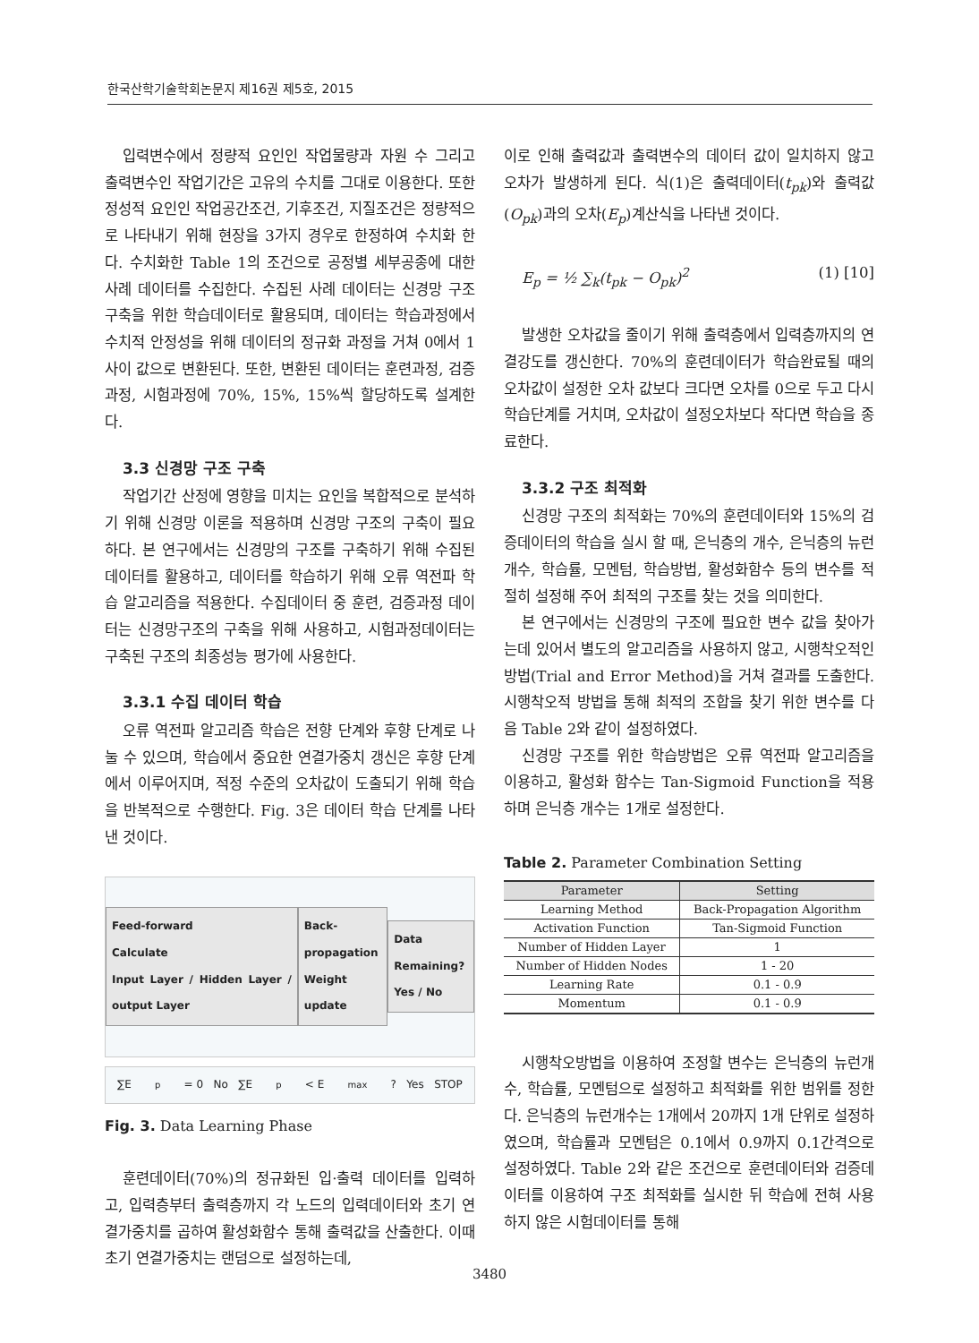한국산학기술학회논문지 제16권 제5호, 2015
입력변수에서 정량적 요인인 작업물량과 자원 수 그리고 출력변수인 작업기간은 고유의 수치를 그대로 이용한다. 또한 정성적 요인인 작업공간조건, 기후조건, 지질조건은 정량적으로 나타내기 위해 현장을 3가지 경우로 한정하여 수치화 한다. 수치화한 Table 1의 조건으로 공정별 세부공종에 대한 사례 데이터를 수집한다. 수집된 사례 데이터는 신경망 구조 구축을 위한 학습데이터로 활용되며, 데이터는 학습과정에서 수치적 안정성을 위해 데이터의 정규화 과정을 거쳐 0에서 1사이 값으로 변환된다. 또한, 변환된 데이터는 훈련과정, 검증과정, 시험과정에 70%, 15%, 15%씩 할당하도록 설계한다.
3.3 신경망 구조 구축
작업기간 산정에 영향을 미치는 요인을 복합적으로 분석하기 위해 신경망 이론을 적용하며 신경망 구조의 구축이 필요하다. 본 연구에서는 신경망의 구조를 구축하기 위해 수집된 데이터를 활용하고, 데이터를 학습하기 위해 오류 역전파 학습 알고리즘을 적용한다. 수집데이터 중 훈련, 검증과정 데이터는 신경망구조의 구축을 위해 사용하고, 시험과정데이터는 구축된 구조의 최종성능 평가에 사용한다.
3.3.1 수집 데이터 학습
오류 역전파 알고리즘 학습은 전향 단계와 후향 단계로 나눌 수 있으며, 학습에서 중요한 연결가중치 갱신은 후향 단계에서 이루어지며, 적정 수준의 오차값이 도출되기 위해 학습을 반복적으로 수행한다. Fig. 3은 데이터 학습 단계를 나타낸 것이다.
Feed-forward
Calculate
Input Layer / Hidden Layer / output Layer
Back-propagation
Weight update
Data Remaining?
Yes / No
∑E<sub>p</sub> = 0 No ∑E<sub>p</sub> < E<sub>max</sub>? Yes STOP
Fig. 3. Data Learning Phase
훈련데이터(70%)의 정규화된 입·출력 데이터를 입력하고, 입력층부터 출력층까지 각 노드의 입력데이터와 초기 연결가중치를 곱하여 활성화함수 통해 출력값을 산출한다. 이때 초기 연결가중치는 랜덤으로 설정하는데,
이로 인해 출력값과 출력변수의 데이터 값이 일치하지 않고 오차가 발생하게 된다. 식(1)은 출력데이터(t<sub>pk</sub>)와 출력값(O<sub>pk</sub>)과의 오차(E<sub>p</sub>)계산식을 나타낸 것이다.
E<sub>p</sub> = ½ ∑<sub>k</sub>(t<sub>pk</sub> − O<sub>pk</sub>)<sup>2</sup> (1) [10]
발생한 오차값을 줄이기 위해 출력층에서 입력층까지의 연결강도를 갱신한다. 70%의 훈련데이터가 학습완료될 때의 오차값이 설정한 오차 값보다 크다면 오차를 0으로 두고 다시 학습단계를 거치며, 오차값이 설정오차보다 작다면 학습을 종료한다.
3.3.2 구조 최적화
신경망 구조의 최적화는 70%의 훈련데이터와 15%의 검증데이터의 학습을 실시 할 때, 은닉층의 개수, 은닉층의 뉴런 개수, 학습률, 모멘텀, 학습방법, 활성화함수 등의 변수를 적절히 설정해 주어 최적의 구조를 찾는 것을 의미한다.
본 연구에서는 신경망의 구조에 필요한 변수 값을 찾아가는데 있어서 별도의 알고리즘을 사용하지 않고, 시행착오적인 방법(Trial and Error Method)을 거쳐 결과를 도출한다. 시행착오적 방법을 통해 최적의 조합을 찾기 위한 변수를 다음 Table 2와 같이 설정하였다.
신경망 구조를 위한 학습방법은 오류 역전파 알고리즘을 이용하고, 활성화 함수는 Tan-Sigmoid Function을 적용하며 은닉층 개수는 1개로 설정한다.
Table 2. Parameter Combination Setting
| Parameter | Setting |
| --- | --- |
| Learning Method | Back-Propagation Algorithm |
| Activation Function | Tan-Sigmoid Function |
| Number of Hidden Layer | 1 |
| Number of Hidden Nodes | 1 - 20 |
| Learning Rate | 0.1 - 0.9 |
| Momentum | 0.1 - 0.9 |
시행착오방법을 이용하여 조정할 변수는 은닉층의 뉴런개수, 학습률, 모멘텀으로 설정하고 최적화를 위한 범위를 정한다. 은닉층의 뉴런개수는 1개에서 20까지 1개 단위로 설정하였으며, 학습률과 모멘텀은 0.1에서 0.9까지 0.1간격으로 설정하였다. Table 2와 같은 조건으로 훈련데이터와 검증데이터를 이용하여 구조 최적화를 실시한 뒤 학습에 전혀 사용하지 않은 시험데이터를 통해
3480